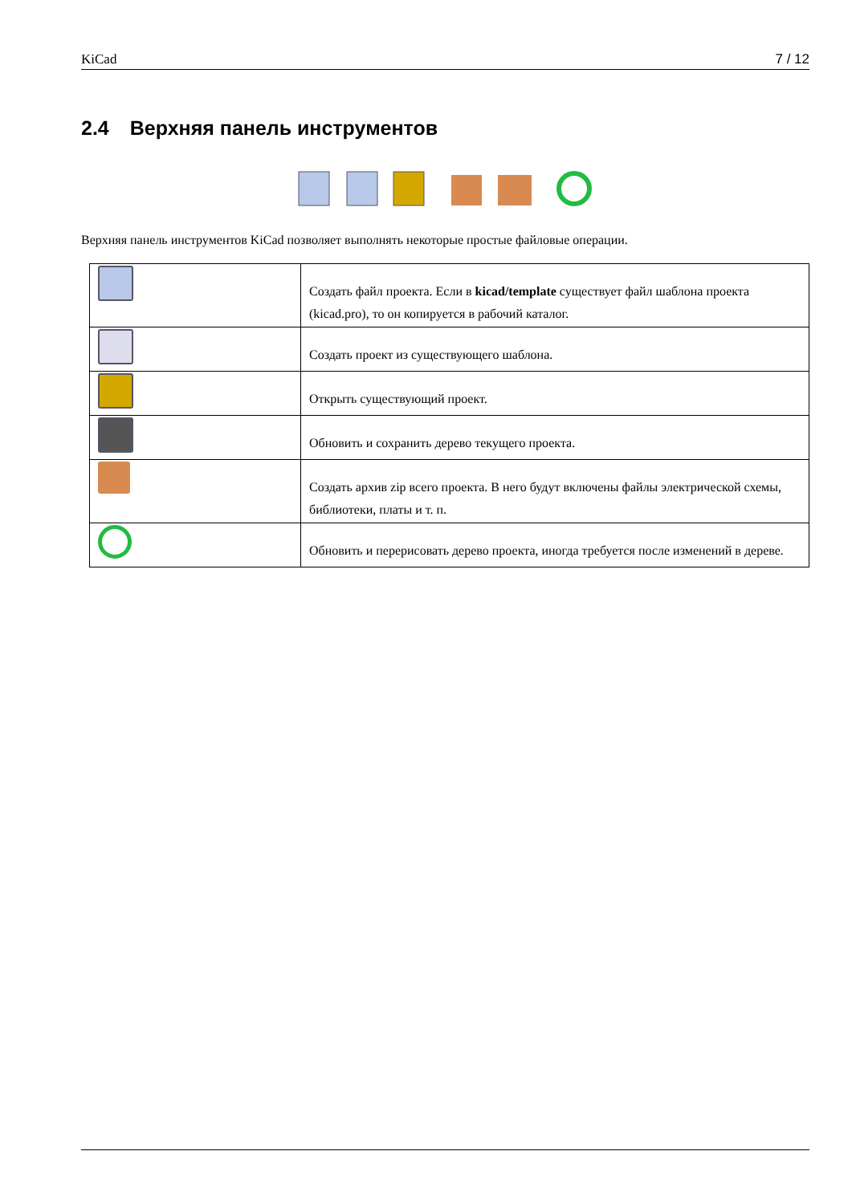KiCad 7 / 12
2.4 Верхняя панель инструментов
Верхняя панель инструментов KiCad позволяет выполнять некоторые простые файловые операции.
| | Создать файл проекта. Если в kicad/template существует файл шаблона проекта (kicad.pro), то он копируется в рабочий каталог. |
| | Создать проект из существующего шаблона. |
| | Открыть существующий проект. |
| | Обновить и сохранить дерево текущего проекта. |
| | Создать архив zip всего проекта. В него будут включены файлы электрической схемы, библиотеки, платы и т. п. |
| | Обновить и перерисовать дерево проекта, иногда требуется после изменений в дереве. |